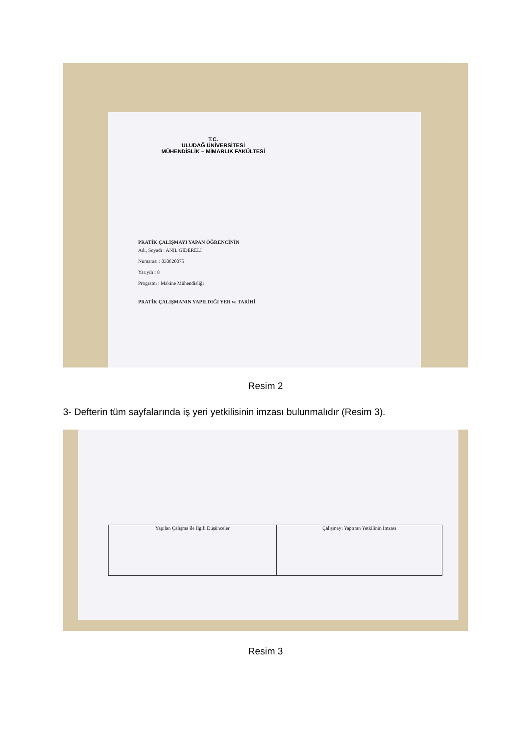T.C.
ULUDAĞ ÜNİVERSİTESİ
MÜHENDİSLİK – MİMARLIK FAKÜLTESİ
PRATİK ÇALIŞMAYI YAPAN ÖĞRENCİNİN
Adı, Soyadı : ANIL GİDERELİ
Numarası : 030820075
Yarıyılı : 8
Programı : Makine Mühendisliği
PRATİK ÇALIŞMANIN YAPILDIĞI YER ve TARİHİ
Resim 2
3- Defterin tüm sayfalarında iş yeri yetkilisinin imzası bulunmalıdır (Resim 3).
Yapılan Çalışma ile İlgili Düşünceler Çalışmayı Yaptıran Yetkilinin İmzası
Resim 3